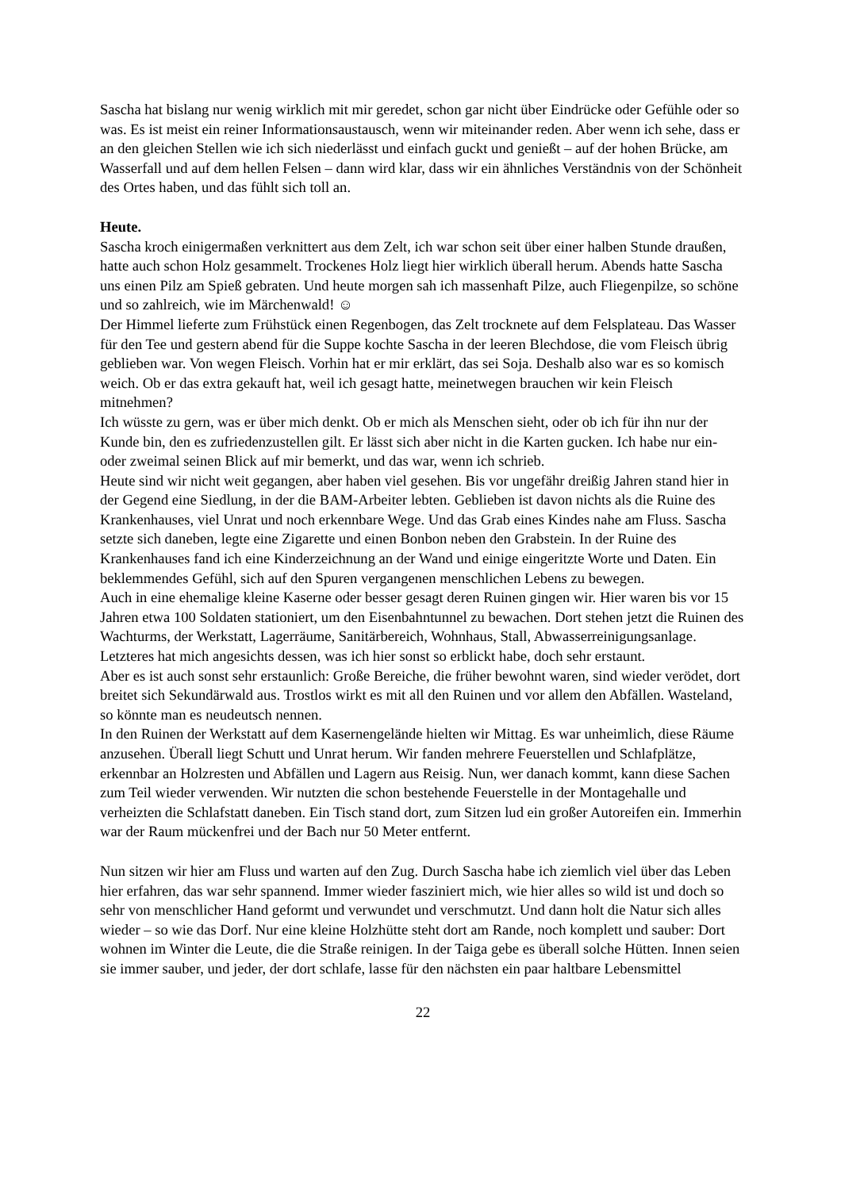Sascha hat bislang nur wenig wirklich mit mir geredet, schon gar nicht über Eindrücke oder Gefühle oder so was. Es ist meist ein reiner Informationsaustausch, wenn wir miteinander reden. Aber wenn ich sehe, dass er an den gleichen Stellen wie ich sich niederlässt und einfach guckt und genießt – auf der hohen Brücke, am Wasserfall und auf dem hellen Felsen – dann wird klar, dass wir ein ähnliches Verständnis von der Schönheit des Ortes haben, und das fühlt sich toll an.
Heute.
Sascha kroch einigermaßen verknittert aus dem Zelt, ich war schon seit über einer halben Stunde draußen, hatte auch schon Holz gesammelt. Trockenes Holz liegt hier wirklich überall herum. Abends hatte Sascha uns einen Pilz am Spieß gebraten. Und heute morgen sah ich massenhaft Pilze, auch Fliegenpilze, so schöne und so zahlreich, wie im Märchenwald! ☺
Der Himmel lieferte zum Frühstück einen Regenbogen, das Zelt trocknete auf dem Felsplateau. Das Wasser für den Tee und gestern abend für die Suppe kochte Sascha in der leeren Blechdose, die vom Fleisch übrig geblieben war. Von wegen Fleisch. Vorhin hat er mir erklärt, das sei Soja. Deshalb also war es so komisch weich. Ob er das extra gekauft hat, weil ich gesagt hatte, meinetwegen brauchen wir kein Fleisch mitnehmen?
Ich wüsste zu gern, was er über mich denkt. Ob er mich als Menschen sieht, oder ob ich für ihn nur der Kunde bin, den es zufriedenzustellen gilt. Er lässt sich aber nicht in die Karten gucken. Ich habe nur ein- oder zweimal seinen Blick auf mir bemerkt, und das war, wenn ich schrieb.
Heute sind wir nicht weit gegangen, aber haben viel gesehen. Bis vor ungefähr dreißig Jahren stand hier in der Gegend eine Siedlung, in der die BAM-Arbeiter lebten. Geblieben ist davon nichts als die Ruine des Krankenhauses, viel Unrat und noch erkennbare Wege. Und das Grab eines Kindes nahe am Fluss. Sascha setzte sich daneben, legte eine Zigarette und einen Bonbon neben den Grabstein. In der Ruine des Krankenhauses fand ich eine Kinderzeichnung an der Wand und einige eingeritzte Worte und Daten. Ein beklemmendes Gefühl, sich auf den Spuren vergangenen menschlichen Lebens zu bewegen.
Auch in eine ehemalige kleine Kaserne oder besser gesagt deren Ruinen gingen wir. Hier waren bis vor 15 Jahren etwa 100 Soldaten stationiert, um den Eisenbahntunnel zu bewachen. Dort stehen jetzt die Ruinen des Wachturms, der Werkstatt, Lagerräume, Sanitärbereich, Wohnhaus, Stall, Abwasserreinigungsanlage. Letzteres hat mich angesichts dessen, was ich hier sonst so erblickt habe, doch sehr erstaunt.
Aber es ist auch sonst sehr erstaunlich: Große Bereiche, die früher bewohnt waren, sind wieder verödet, dort breitet sich Sekundärwald aus. Trostlos wirkt es mit all den Ruinen und vor allem den Abfällen. Wasteland, so könnte man es neudeutsch nennen.
In den Ruinen der Werkstatt auf dem Kasernengelände hielten wir Mittag. Es war unheimlich, diese Räume anzusehen. Überall liegt Schutt und Unrat herum. Wir fanden mehrere Feuerstellen und Schlafplätze, erkennbar an Holzresten und Abfällen und Lagern aus Reisig. Nun, wer danach kommt, kann diese Sachen zum Teil wieder verwenden. Wir nutzten die schon bestehende Feuerstelle in der Montagehalle und verheizten die Schlafstatt daneben. Ein Tisch stand dort, zum Sitzen lud ein großer Autoreifen ein. Immerhin war der Raum mückenfrei und der Bach nur 50 Meter entfernt.
Nun sitzen wir hier am Fluss und warten auf den Zug. Durch Sascha habe ich ziemlich viel über das Leben hier erfahren, das war sehr spannend. Immer wieder fasziniert mich, wie hier alles so wild ist und doch so sehr von menschlicher Hand geformt und verwundet und verschmutzt. Und dann holt die Natur sich alles wieder – so wie das Dorf. Nur eine kleine Holzhütte steht dort am Rande, noch komplett und sauber: Dort wohnen im Winter die Leute, die die Straße reinigen. In der Taiga gebe es überall solche Hütten. Innen seien sie immer sauber, und jeder, der dort schlafe, lasse für den nächsten ein paar haltbare Lebensmittel
22